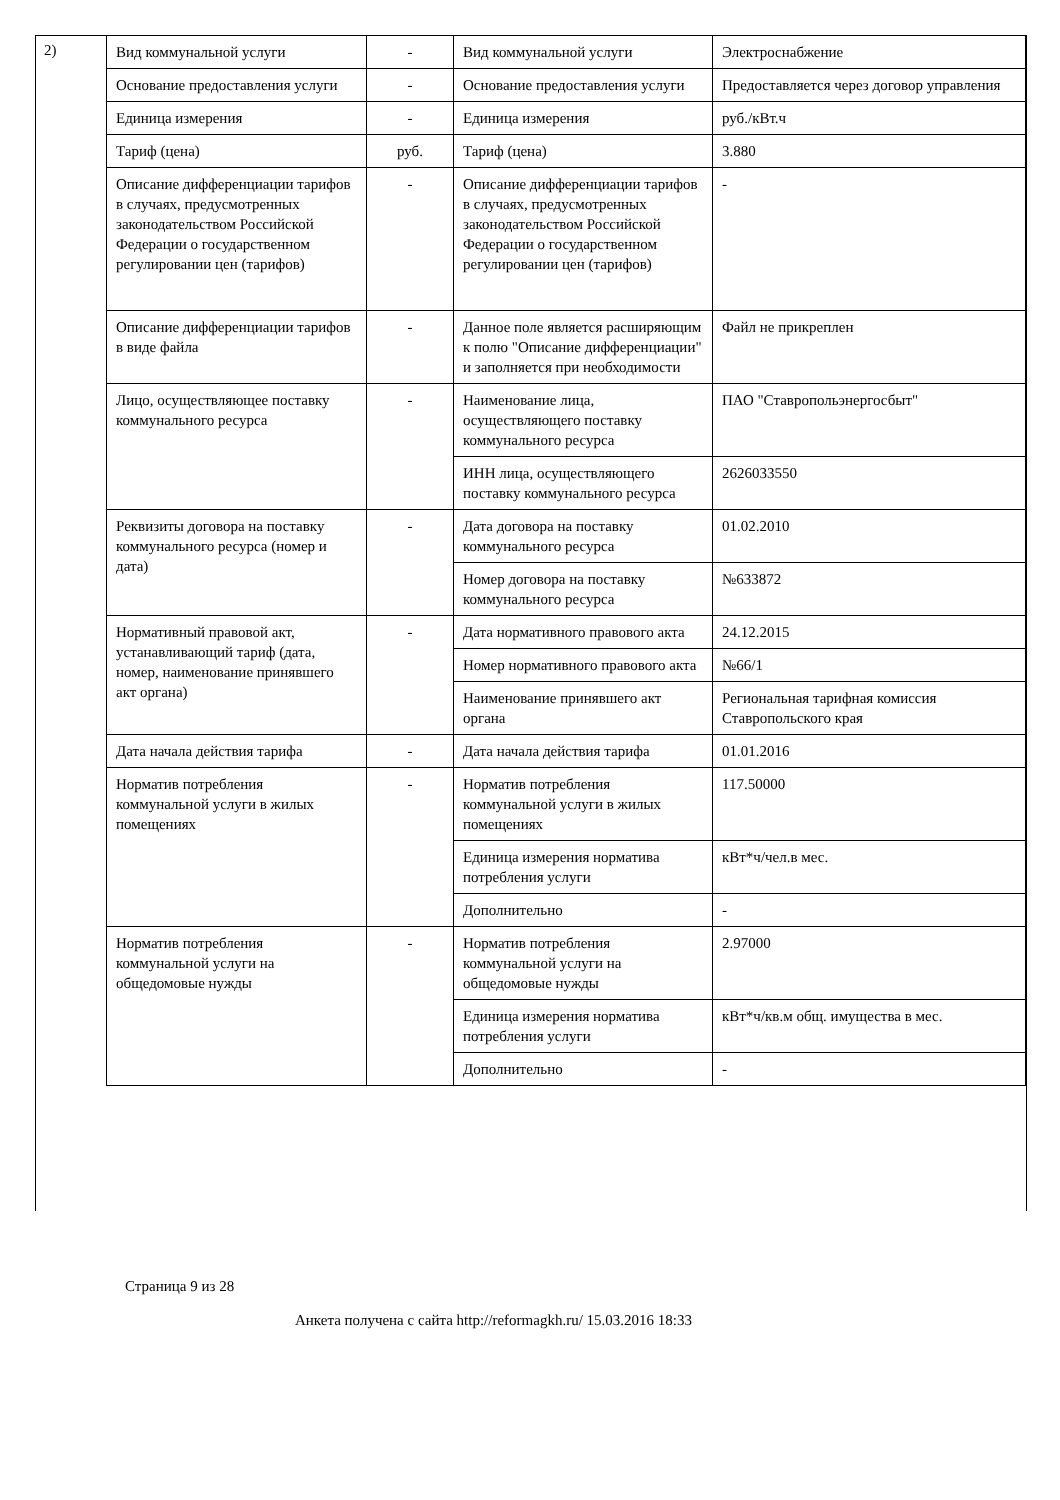2)
| Вид коммунальной услуги | - | Вид коммунальной услуги | Электроснабжение |
| Основание предоставления услуги | - | Основание предоставления услуги | Предоставляется через договор управления |
| Единица измерения | - | Единица измерения | руб./кВт.ч |
| Тариф (цена) | руб. | Тариф (цена) | 3.880 |
| Описание дифференциации тарифов в случаях, предусмотренных законодательством Российской Федерации о государственном регулировании цен (тарифов) | - | Описание дифференциации тарифов в случаях, предусмотренных законодательством Российской Федерации о государственном регулировании цен (тарифов) | - |
| Описание дифференциации тарифов в виде файла | - | Данное поле является расширяющим к полю "Описание дифференциации" и заполняется при необходимости | Файл не прикреплен |
| Лицо, осуществляющее поставку коммунального ресурса | - | Наименование лица, осуществляющего поставку коммунального ресурса | ПАО "Ставропольэнергосбыт" |
| | | ИНН лица, осуществляющего поставку коммунального ресурса | 2626033550 |
| Реквизиты договора на поставку коммунального ресурса (номер и дата) | - | Дата договора на поставку коммунального ресурса | 01.02.2010 |
| | | Номер договора на поставку коммунального ресурса | №633872 |
| Нормативный правовой акт, устанавливающий тариф (дата, номер, наименование принявшего акт органа) | - | Дата нормативного правового акта | 24.12.2015 |
| | | Номер нормативного правового акта | №66/1 |
| | | Наименование принявшего акт органа | Региональная тарифная комиссия Ставропольского края |
| Дата начала действия тарифа | - | Дата начала действия тарифа | 01.01.2016 |
| Норматив потребления коммунальной услуги в жилых помещениях | - | Норматив потребления коммунальной услуги в жилых помещениях | 117.50000 |
| | | Единица измерения норматива потребления услуги | кВт*ч/чел.в мес. |
| | | Дополнительно | - |
| Норматив потребления коммунальной услуги на общедомовые нужды | - | Норматив потребления коммунальной услуги на общедомовые нужды | 2.97000 |
| | | Единица измерения норматива потребления услуги | кВт*ч/кв.м общ. имущества в мес. |
| | | Дополнительно | - |
Страница 9 из 28
Анкета получена с сайта http://reformagkh.ru/ 15.03.2016 18:33